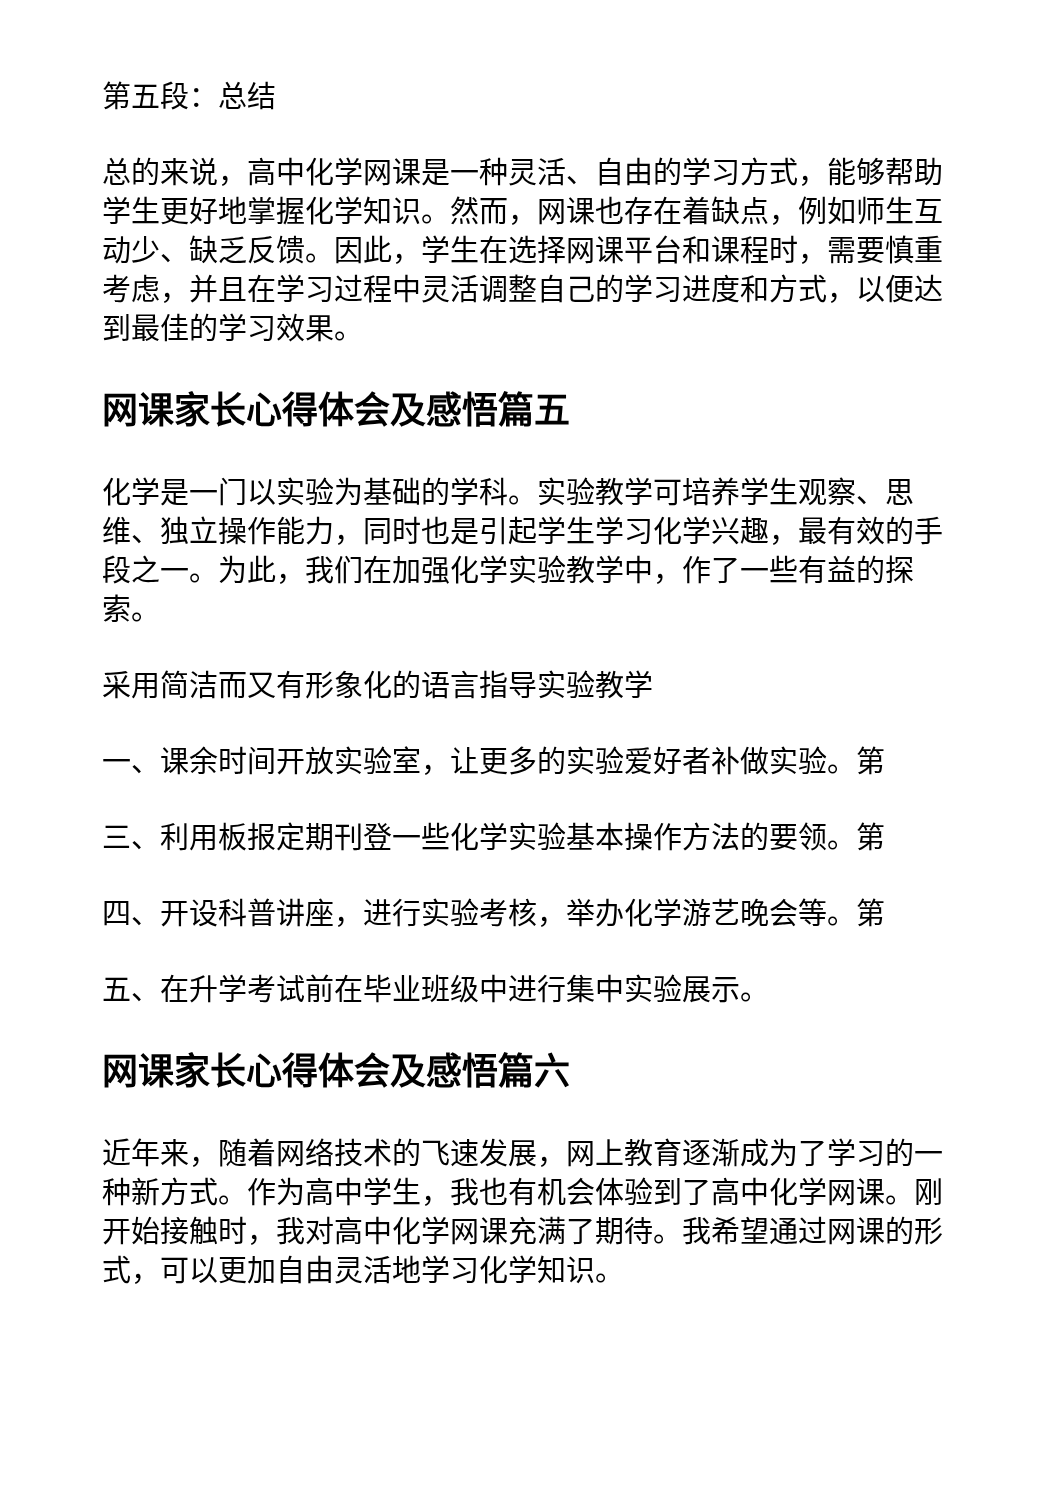第五段：总结
总的来说，高中化学网课是一种灵活、自由的学习方式，能够帮助学生更好地掌握化学知识。然而，网课也存在着缺点，例如师生互动少、缺乏反馈。因此，学生在选择网课平台和课程时，需要慎重考虑，并且在学习过程中灵活调整自己的学习进度和方式，以便达到最佳的学习效果。
网课家长心得体会及感悟篇五
化学是一门以实验为基础的学科。实验教学可培养学生观察、思维、独立操作能力，同时也是引起学生学习化学兴趣，最有效的手段之一。为此，我们在加强化学实验教学中，作了一些有益的探索。
采用简洁而又有形象化的语言指导实验教学
一、课余时间开放实验室，让更多的实验爱好者补做实验。第
三、利用板报定期刊登一些化学实验基本操作方法的要领。第
四、开设科普讲座，进行实验考核，举办化学游艺晚会等。第
五、在升学考试前在毕业班级中进行集中实验展示。
网课家长心得体会及感悟篇六
近年来，随着网络技术的飞速发展，网上教育逐渐成为了学习的一种新方式。作为高中学生，我也有机会体验到了高中化学网课。刚开始接触时，我对高中化学网课充满了期待。我希望通过网课的形式，可以更加自由灵活地学习化学知识。